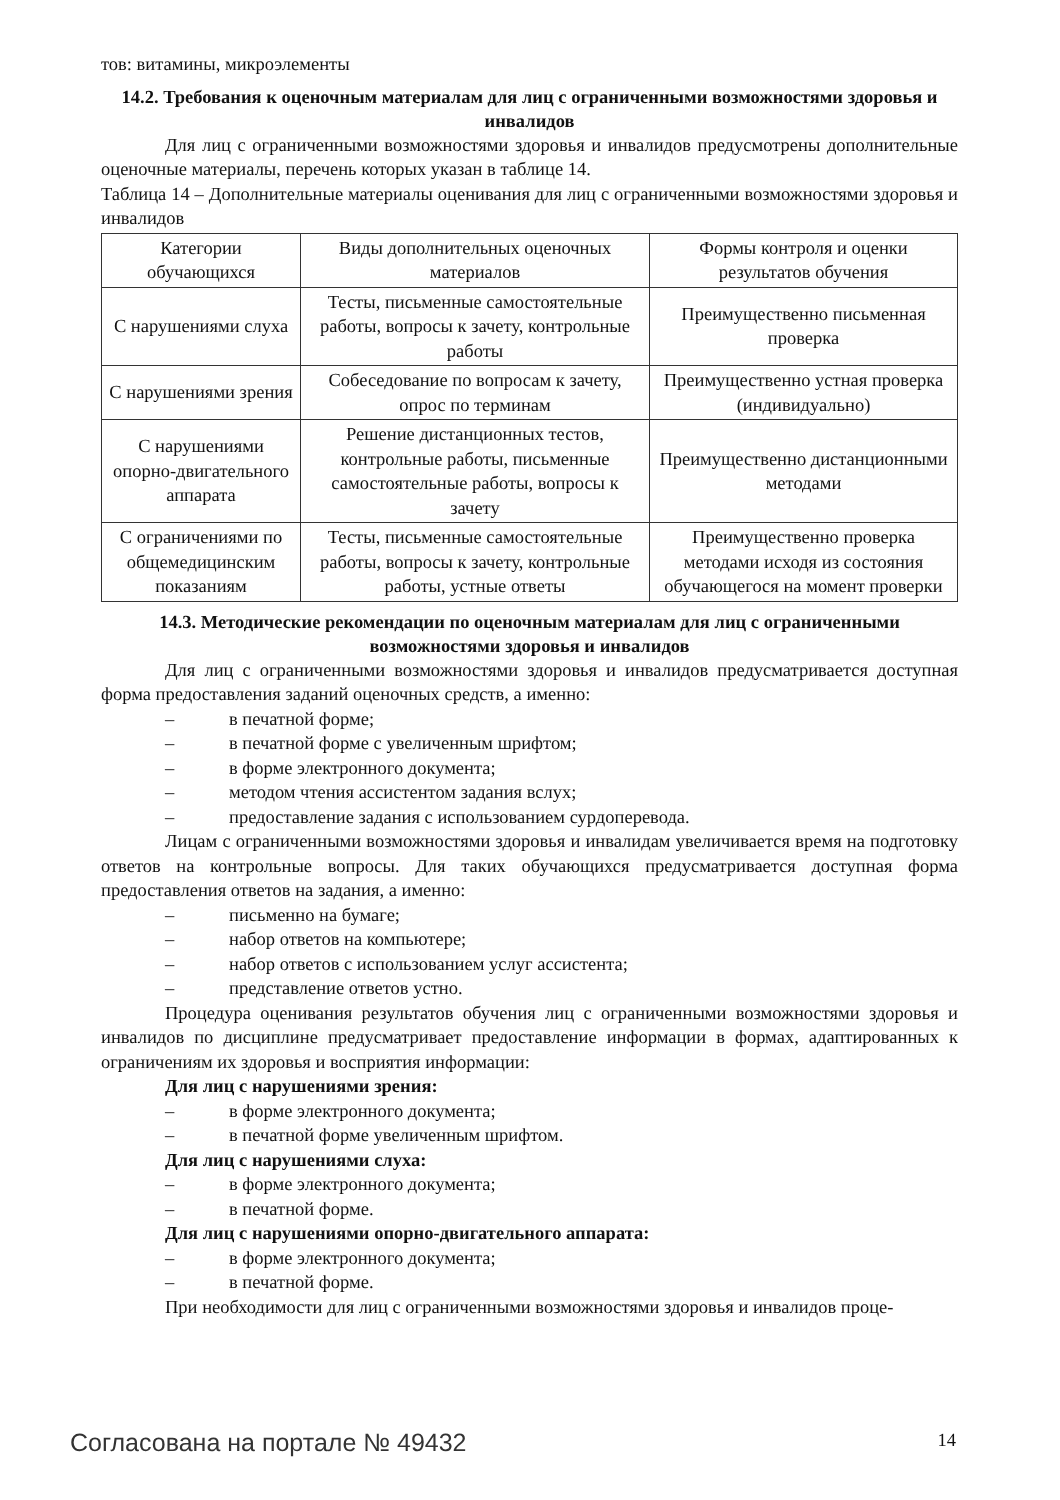тов: витамины, микроэлементы
14.2. Требования к оценочным материалам для лиц с ограниченными возможностями здоровья и инвалидов
Для лиц с ограниченными возможностями здоровья и инвалидов предусмотрены дополнительные оценочные материалы, перечень которых указан в таблице 14.
Таблица 14 – Дополнительные материалы оценивания для лиц с ограниченными возможностями здоровья и инвалидов
| Категории обучающихся | Виды дополнительных оценочных материалов | Формы контроля и оценки результатов обучения |
| С нарушениями слуха | Тесты, письменные самостоятельные работы, вопросы к зачету, контрольные работы | Преимущественно письменная проверка |
| С нарушениями зрения | Собеседование по вопросам к зачету, опрос по терминам | Преимущественно устная проверка (индивидуально) |
| С нарушениями опорно-двигательного аппарата | Решение дистанционных тестов, контрольные работы, письменные самостоятельные работы, вопросы к зачету | Преимущественно дистанционными методами |
| С ограничениями по общемедицинским показаниям | Тесты, письменные самостоятельные работы, вопросы к зачету, контрольные работы, устные ответы | Преимущественно проверка методами исходя из состояния обучающегося на момент проверки |
14.3. Методические рекомендации по оценочным материалам для лиц с ограниченными возможностями здоровья и инвалидов
Для лиц с ограниченными возможностями здоровья и инвалидов предусматривается доступная форма предоставления заданий оценочных средств, а именно:
– в печатной форме;
– в печатной форме с увеличенным шрифтом;
– в форме электронного документа;
– методом чтения ассистентом задания вслух;
– предоставление задания с использованием сурдоперевода.
Лицам с ограниченными возможностями здоровья и инвалидам увеличивается время на подготовку ответов на контрольные вопросы. Для таких обучающихся предусматривается доступная форма предоставления ответов на задания, а именно:
– письменно на бумаге;
– набор ответов на компьютере;
– набор ответов с использованием услуг ассистента;
– представление ответов устно.
Процедура оценивания результатов обучения лиц с ограниченными возможностями здоровья и инвалидов по дисциплине предусматривает предоставление информации в формах, адаптированных к ограничениям их здоровья и восприятия информации:
Для лиц с нарушениями зрения:
– в форме электронного документа;
– в печатной форме увеличенным шрифтом.
Для лиц с нарушениями слуха:
– в форме электронного документа;
– в печатной форме.
Для лиц с нарушениями опорно-двигательного аппарата:
– в форме электронного документа;
– в печатной форме.
При необходимости для лиц с ограниченными возможностями здоровья и инвалидов проце-
Согласована на портале № 49432 14